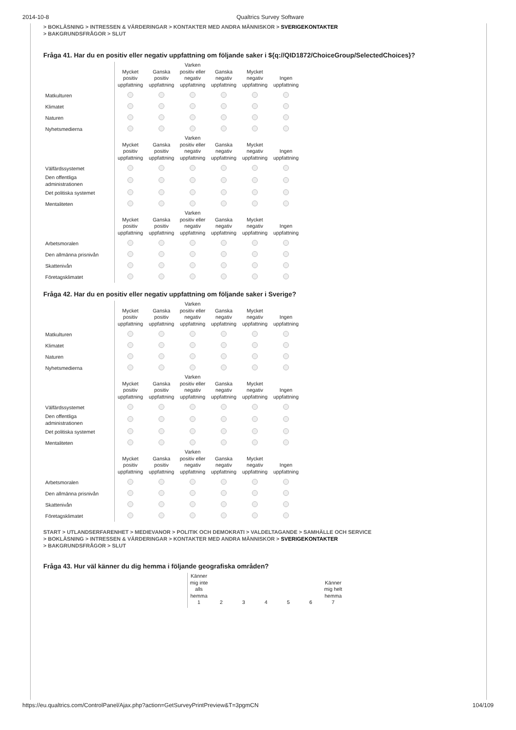2014-10-8 Qualtrics Survey Software
> BOKLÄSNING > INTRESSEN & VÄRDERINGAR > KONTAKTER MED ANDRA MÄNNISKOR > SVERIGEKONTAKTER
> BAKGRUNDSFRÅGOR > SLUT
Fråga 41. Har du en positiv eller negativ uppfattning om följande saker i ${q://QID1872/ChoiceGroup/SelectedChoices}?
| | Mycket positiv uppfattning | Ganska positiv uppfattning | Varken positiv eller negativ uppfattning | Ganska negativ uppfattning | Mycket negativ uppfattning | Ingen uppfattning |
| --- | --- | --- | --- | --- | --- | --- |
| Matkulturen | | | | | | |
| Klimatet | | | | | | |
| Naturen | | | | | | |
| Nyhetsmedierna | | | | | | |
| | Mycket positiv uppfattning | Ganska positiv uppfattning | Varken positiv eller negativ uppfattning | Ganska negativ uppfattning | Mycket negativ uppfattning | Ingen uppfattning |
| Välfärdssystemet | | | | | | |
| Den offentliga administrationen | | | | | | |
| Det politiska systemet | | | | | | |
| Mentaliteten | | | | | | |
| | Mycket positiv uppfattning | Ganska positiv uppfattning | Varken positiv eller negativ uppfattning | Ganska negativ uppfattning | Mycket negativ uppfattning | Ingen uppfattning |
| Arbetsmoralen | | | | | | |
| Den allmänna prisnivån | | | | | | |
| Skattenivån | | | | | | |
| Företagsklimatet | | | | | | |
Fråga 42. Har du en positiv eller negativ uppfattning om följande saker i Sverige?
| | Mycket positiv uppfattning | Ganska positiv uppfattning | Varken positiv eller negativ uppfattning | Ganska negativ uppfattning | Mycket negativ uppfattning | Ingen uppfattning |
| --- | --- | --- | --- | --- | --- | --- |
| Matkulturen | | | | | | |
| Klimatet | | | | | | |
| Naturen | | | | | | |
| Nyhetsmedierna | | | | | | |
| | Mycket positiv uppfattning | Ganska positiv uppfattning | Varken positiv eller negativ uppfattning | Ganska negativ uppfattning | Mycket negativ uppfattning | Ingen uppfattning |
| Välfärdssystemet | | | | | | |
| Den offentliga administrationen | | | | | | |
| Det politiska systemet | | | | | | |
| Mentaliteten | | | | | | |
| | Mycket positiv uppfattning | Ganska positiv uppfattning | Varken positiv eller negativ uppfattning | Ganska negativ uppfattning | Mycket negativ uppfattning | Ingen uppfattning |
| Arbetsmoralen | | | | | | |
| Den allmänna prisnivån | | | | | | |
| Skattenivån | | | | | | |
| Företagsklimatet | | | | | | |
START > UTLANDSERFARENHET > MEDIEVANOR > POLITIK OCH DEMOKRATI > VALDELTAGANDE > SAMHÄLLE OCH SERVICE
> BOKLÄSNING > INTRESSEN & VÄRDERINGAR > KONTAKTER MED ANDRA MÄNNISKOR > SVERIGEKONTAKTER
> BAKGRUNDSFRÅGOR > SLUT
Fråga 43. Hur väl känner du dig hemma i följande geografiska områden?
| | Känner mig inte alls hemma 1 | 2 | 3 | 4 | 5 | 6 | Känner mig helt hemma 7 |
| --- | --- | --- | --- | --- | --- | --- | --- |
https://eu.qualtrics.com/ControlPanel/Ajax.php?action=GetSurveyPrintPreview&T=3pgmCN 104/109